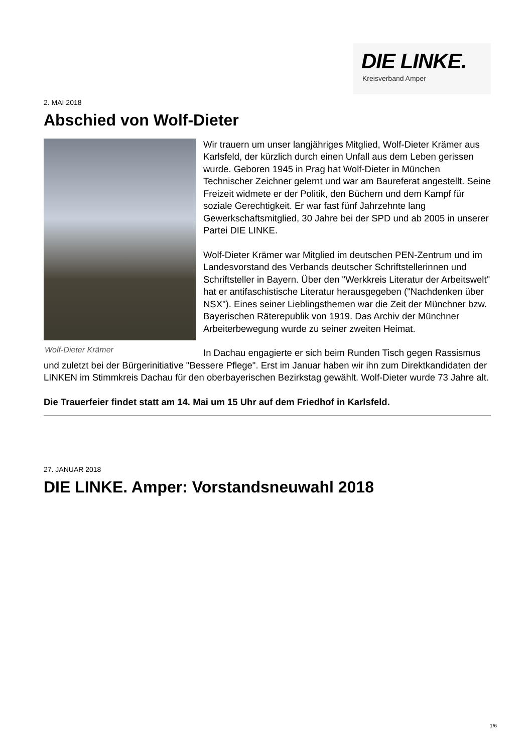DIE LINKE.
Kreisverband Amper
2. MAI 2018
Abschied von Wolf-Dieter
Wolf-Dieter Krämer
Wir trauern um unser langjähriges Mitglied, Wolf-Dieter Krämer aus Karlsfeld, der kürzlich durch einen Unfall aus dem Leben gerissen wurde. Geboren 1945 in Prag hat Wolf-Dieter in München Technischer Zeichner gelernt und war am Baureferat angestellt. Seine Freizeit widmete er der Politik, den Büchern und dem Kampf für soziale Gerechtigkeit. Er war fast fünf Jahrzehnte lang Gewerkschaftsmitglied, 30 Jahre bei der SPD und ab 2005 in unserer Partei DIE LINKE.
Wolf-Dieter Krämer war Mitglied im deutschen PEN-Zentrum und im Landesvorstand des Verbands deutscher Schriftstellerinnen und Schriftsteller in Bayern. Über den "Werkkreis Literatur der Arbeitswelt" hat er antifaschistische Literatur herausgegeben ("Nachdenken über NSX"). Eines seiner Lieblingsthemen war die Zeit der Münchner bzw. Bayerischen Räterepublik von 1919. Das Archiv der Münchner Arbeiterbewegung wurde zu seiner zweiten Heimat.
In Dachau engagierte er sich beim Runden Tisch gegen Rassismus und zuletzt bei der Bürgerinitiative "Bessere Pflege". Erst im Januar haben wir ihn zum Direktkandidaten der LINKEN im Stimmkreis Dachau für den oberbayerischen Bezirkstag gewählt. Wolf-Dieter wurde 73 Jahre alt.
Die Trauerfeier findet statt am 14. Mai um 15 Uhr auf dem Friedhof in Karlsfeld.
27. JANUAR 2018
DIE LINKE. Amper: Vorstandsneuwahl 2018
1/6